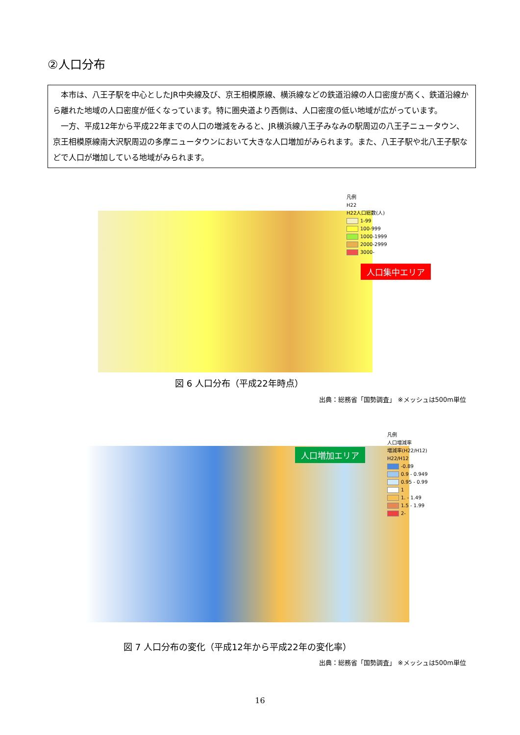②人口分布
本市は、八王子駅を中心としたJR中央線及び、京王相模原線、横浜線などの鉄道沿線の人口密度が高く、鉄道沿線から離れた地域の人口密度が低くなっています。特に圏央道より西側は、人口密度の低い地域が広がっています。
一方、平成12年から平成22年までの人口の増減をみると、JR横浜線八王子みなみの駅周辺の八王子ニュータウン、京王相模原線南大沢駅周辺の多摩ニュータウンにおいて大きな人口増加がみられます。また、八王子駅や北八王子駅などで人口が増加している地域がみられます。
凡例
H22
H22人口総数(人)
1-99
100-999
1000-1999
2000-2999
3000-
人口集中エリア
図 6 人口分布（平成22年時点）
出典：総務省「国勢調査」 ※メッシュは500m単位
凡例
人口増減率
増減率(H22/H12)
H22/H12
-0.89
0.9 - 0.949
0.95 - 0.99
1
1. - 1.49
1.5 - 1.99
2-
人口増加エリア
図 7 人口分布の変化（平成12年から平成22年の変化率）
出典：総務省「国勢調査」 ※メッシュは500m単位
16